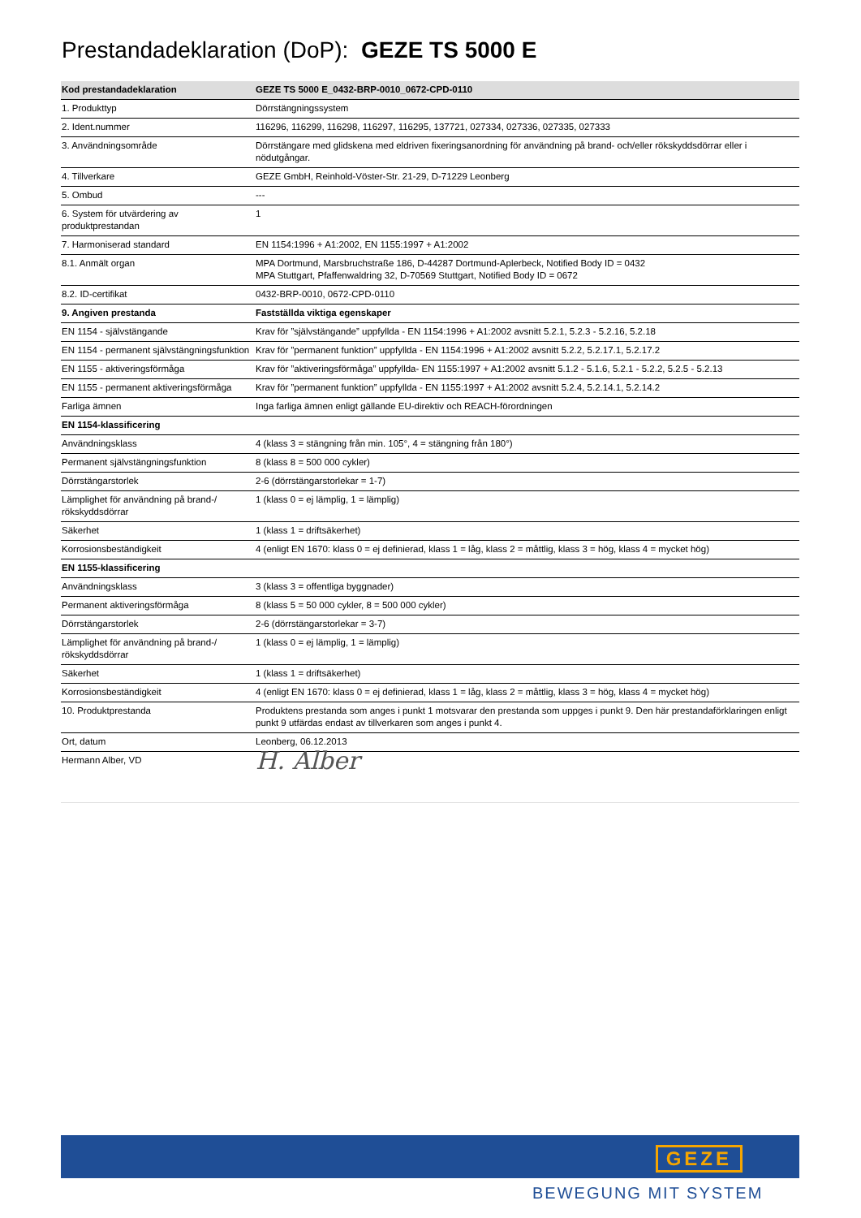Prestandadeklaration (DoP): GEZE TS 5000 E
| Kod prestandadeklaration | GEZE TS 5000 E_0432-BRP-0010_0672-CPD-0110 |
| --- | --- |
| 1. Produkttyp | Dörrstängningssystem |
| 2. Ident.nummer | 116296, 116299, 116298, 116297, 116295, 137721, 027334, 027336, 027335, 027333 |
| 3. Användningsområde | Dörrstängare med glidskena med eldriven fixeringsanordning för användning på brand- och/eller rökskyddsdörrar eller i nödutgångar. |
| 4. Tillverkare | GEZE GmbH, Reinhold-Vöster-Str. 21-29, D-71229 Leonberg |
| 5. Ombud | --- |
| 6. System för utvärdering av produktprestandan | 1 |
| 7. Harmoniserad standard | EN 1154:1996 + A1:2002, EN 1155:1997 + A1:2002 |
| 8.1. Anmält organ | MPA Dortmund, Marsbruchstraße 186, D-44287 Dortmund-Aplerbeck, Notified Body ID = 0432 MPA Stuttgart, Pfaffenwaldring 32, D-70569 Stuttgart, Notified Body ID = 0672 |
| 8.2. ID-certifikat | 0432-BRP-0010, 0672-CPD-0110 |
| 9. Angiven prestanda | Fastställda viktiga egenskaper |
| EN 1154 - självstängande | Krav för ”självstängande” uppfyllda - EN 1154:1996 + A1:2002 avsnitt 5.2.1, 5.2.3 - 5.2.16, 5.2.18 |
| EN 1154 - permanent självstängningsfunktion | Krav för ”permanent funktion” uppfyllda - EN 1154:1996 + A1:2002 avsnitt 5.2.2, 5.2.17.1, 5.2.17.2 |
| EN 1155 - aktiveringsförmåga | Krav för ”aktiveringsförmåga” uppfyllda- EN 1155:1997 + A1:2002 avsnitt 5.1.2 - 5.1.6, 5.2.1 - 5.2.2, 5.2.5 - 5.2.13 |
| EN 1155 - permanent aktiveringsförmåga | Krav för ”permanent funktion” uppfyllda - EN 1155:1997 + A1:2002 avsnitt 5.2.4, 5.2.14.1, 5.2.14.2 |
| Farliga ämnen | Inga farliga ämnen enligt gällande EU-direktiv och REACH-förordningen |
| EN 1154-klassificering | |
| Användningsklass | 4 (klass 3 = stängning från min. 105°, 4 = stängning från 180°) |
| Permanent självstängningsfunktion | 8 (klass 8 = 500 000 cykler) |
| Dörrstängarstorlek | 2-6 (dörrstängarstorlekar = 1-7) |
| Lämplighet för användning på brand-/ rökskyddsdörrar | 1 (klass 0 = ej lämplig, 1 = lämplig) |
| Säkerhet | 1 (klass 1 = driftsäkerhet) |
| Korrosionsbeständigkeit | 4 (enligt EN 1670: klass 0 = ej definierad, klass 1 = låg, klass 2 = måttlig, klass 3 = hög, klass 4 = mycket hög) |
| EN 1155-klassificering | |
| Användningsklass | 3 (klass 3 = offentliga byggnader) |
| Permanent aktiveringsförmåga | 8 (klass 5 = 50 000 cykler, 8 = 500 000 cykler) |
| Dörrstängarstorlek | 2-6 (dörrstängarstorlekar = 3-7) |
| Lämplighet för användning på brand-/ rökskyddsdörrar | 1 (klass 0 = ej lämplig, 1 = lämplig) |
| Säkerhet | 1 (klass 1 = driftsäkerhet) |
| Korrosionsbeständigkeit | 4 (enligt EN 1670: klass 0 = ej definierad, klass 1 = låg, klass 2 = måttlig, klass 3 = hög, klass 4 = mycket hög) |
| 10. Produktprestanda | Produktens prestanda som anges i punkt 1 motsvarar den prestanda som uppges i punkt 9. Den här prestandaförklaringen enligt punkt 9 utfärdas endast av tillverkaren som anges i punkt 4. |
| Ort, datum | Leonberg, 06.12.2013 |
| Hermann Alber, VD | H. Alber |
GEZE
BEWEGUNG MIT SYSTEM